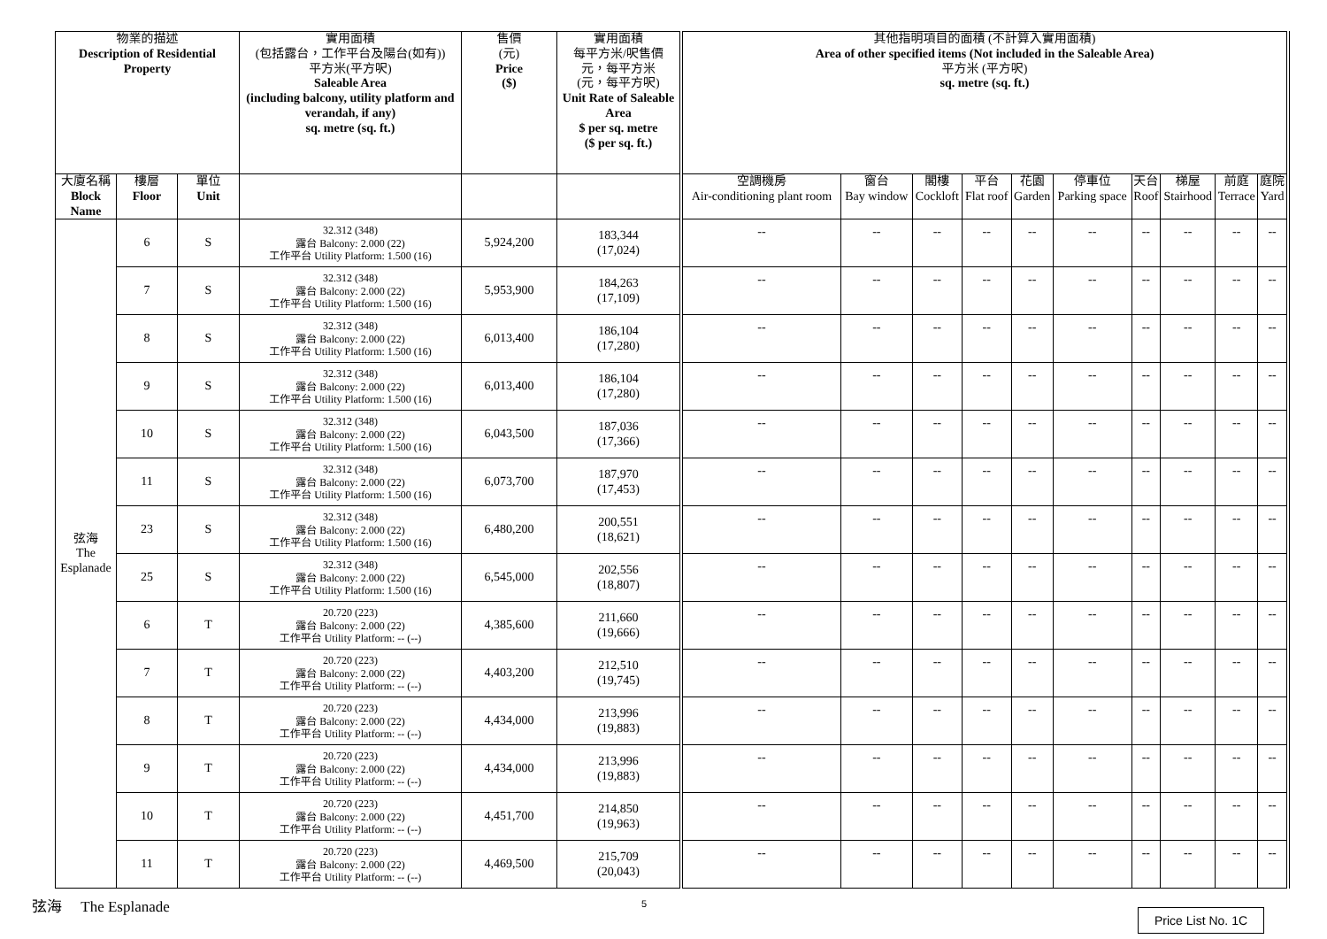| 物業的描述 Description of Residential Property | | | 實用面積 (包括露台，工作平台及陽台(如有)) 平方米(平方呎) Saleable Area (including balcony, utility platform and verandah, if any) sq. metre (sq. ft.) | 售價 (元) Price ($) | 實用面積 每平方米/呎售價 元，每平方米 (元，每平方呎) Unit Rate of Saleable Area $ per sq. metre ($ per sq. ft.) | 其他指明項目的面積 (不計算入實用面積) Area of other specified items (Not included in the Saleable Area) 平方米 (平方呎) sq. metre (sq. ft.) | | | | | | | | | |
| --- | --- | --- | --- | --- | --- | --- | --- | --- | --- | --- | --- | --- | --- | --- | --- |
| 大廈名稱 Block Name | 樓層 Floor | 單位 Unit | | | | 空調機房 Air-conditioning plant room | 窗台 Bay window | 閣樓 Cockloft | 平台 Flat roof | 花園 Garden | 停車位 Parking space | 天台 Roof | 梯屋 Stairhood | 前庭 Terrace | 庭院 Yard |
| 弦海 The Esplanade | 6 | S | 32.312 (348) 露台 Balcony: 2.000 (22) 工作平台 Utility Platform: 1.500 (16) | 5,924,200 | 183,344 (17,024) | -- | -- | -- | -- | -- | -- | -- | -- | -- | -- |
| | 7 | S | 32.312 (348) 露台 Balcony: 2.000 (22) 工作平台 Utility Platform: 1.500 (16) | 5,953,900 | 184,263 (17,109) | -- | -- | -- | -- | -- | -- | -- | -- | -- | -- |
| | 8 | S | 32.312 (348) 露台 Balcony: 2.000 (22) 工作平台 Utility Platform: 1.500 (16) | 6,013,400 | 186,104 (17,280) | -- | -- | -- | -- | -- | -- | -- | -- | -- | -- |
| | 9 | S | 32.312 (348) 露台 Balcony: 2.000 (22) 工作平台 Utility Platform: 1.500 (16) | 6,013,400 | 186,104 (17,280) | -- | -- | -- | -- | -- | -- | -- | -- | -- | -- |
| | 10 | S | 32.312 (348) 露台 Balcony: 2.000 (22) 工作平台 Utility Platform: 1.500 (16) | 6,043,500 | 187,036 (17,366) | -- | -- | -- | -- | -- | -- | -- | -- | -- | -- |
| | 11 | S | 32.312 (348) 露台 Balcony: 2.000 (22) 工作平台 Utility Platform: 1.500 (16) | 6,073,700 | 187,970 (17,453) | -- | -- | -- | -- | -- | -- | -- | -- | -- | -- |
| | 23 | S | 32.312 (348) 露台 Balcony: 2.000 (22) 工作平台 Utility Platform: 1.500 (16) | 6,480,200 | 200,551 (18,621) | -- | -- | -- | -- | -- | -- | -- | -- | -- | -- |
| | 25 | S | 32.312 (348) 露台 Balcony: 2.000 (22) 工作平台 Utility Platform: 1.500 (16) | 6,545,000 | 202,556 (18,807) | -- | -- | -- | -- | -- | -- | -- | -- | -- | -- |
| | 6 | T | 20.720 (223) 露台 Balcony: 2.000 (22) 工作平台 Utility Platform: -- (--) | 4,385,600 | 211,660 (19,666) | -- | -- | -- | -- | -- | -- | -- | -- | -- | -- |
| | 7 | T | 20.720 (223) 露台 Balcony: 2.000 (22) 工作平台 Utility Platform: -- (--) | 4,403,200 | 212,510 (19,745) | -- | -- | -- | -- | -- | -- | -- | -- | -- | -- |
| | 8 | T | 20.720 (223) 露台 Balcony: 2.000 (22) 工作平台 Utility Platform: -- (--) | 4,434,000 | 213,996 (19,883) | -- | -- | -- | -- | -- | -- | -- | -- | -- | -- |
| | 9 | T | 20.720 (223) 露台 Balcony: 2.000 (22) 工作平台 Utility Platform: -- (--) | 4,434,000 | 213,996 (19,883) | -- | -- | -- | -- | -- | -- | -- | -- | -- | -- |
| | 10 | T | 20.720 (223) 露台 Balcony: 2.000 (22) 工作平台 Utility Platform: -- (--) | 4,451,700 | 214,850 (19,963) | -- | -- | -- | -- | -- | -- | -- | -- | -- | -- |
| | 11 | T | 20.720 (223) 露台 Balcony: 2.000 (22) 工作平台 Utility Platform: -- (--) | 4,469,500 | 215,709 (20,043) | -- | -- | -- | -- | -- | -- | -- | -- | -- | -- |
5
弦海 The Esplanade
Price List No. 1C